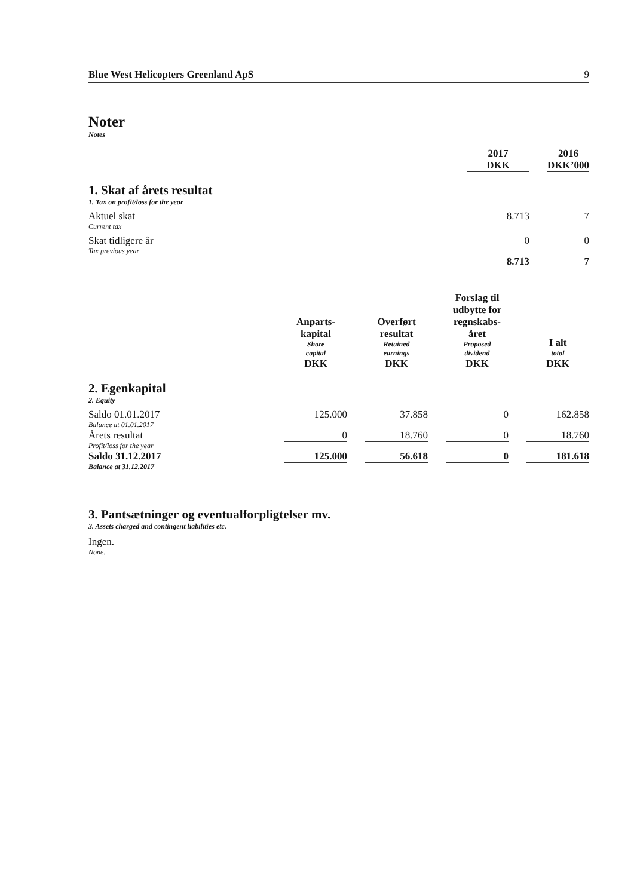Blue West Helicopters Greenland ApS 9
Noter
Notes
| | 2017 DKK | | 2016 DKK’000 |
| 1. Skat af årets resultat 1. Tax on profit/loss for the year | | | |
| Aktuel skat Current tax | 8.713 | | 7 |
| Skat tidligere år Tax previous year | 0 | | 0 |
| | 8.713 | | 7 |
| | Anparts- kapital Share capital DKK | | Overført resultat Retained earnings DKK | | Forslag til udbytte for regnskabs- året Proposed dividend DKK | | I alt total DKK |
| 2. Egenkapital 2. Equity | | | | | | | |
| Saldo 01.01.2017 Balance at 01.01.2017 | 125.000 | | 37.858 | | 0 | | 162.858 |
| Årets resultat Profit/loss for the year | 0 | | 18.760 | | 0 | | 18.760 |
| Saldo 31.12.2017 Balance at 31.12.2017 | 125.000 | | 56.618 | | 0 | | 181.618 |
3. Pantsætninger og eventualforpligtelser mv.
3. Assets charged and contingent liabilities etc.
Ingen.
None.